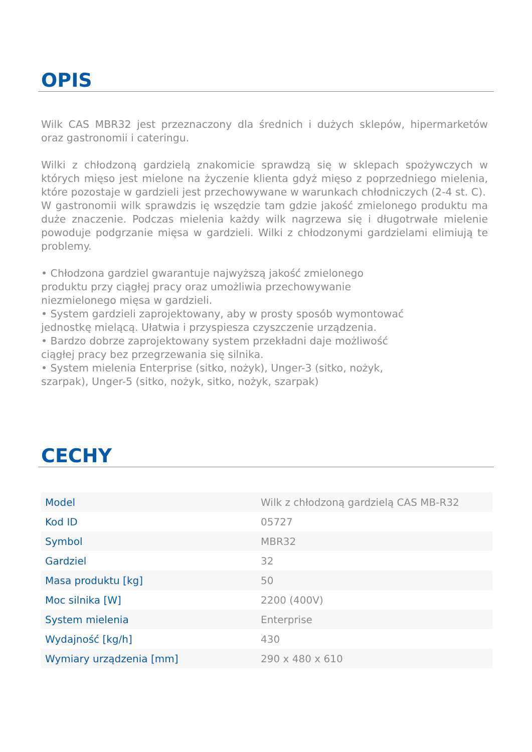OPIS
Wilk CAS MBR32 jest przeznaczony dla średnich i dużych sklepów, hipermarketów oraz gastronomii i cateringu.
Wilki z chłodzoną gardzielą znakomicie sprawdzą się w sklepach spożywczych w których mięso jest mielone na życzenie klienta gdyż mięso z poprzedniego mielenia, które pozostaje w gardzieli jest przechowywane w warunkach chłodniczych (2-4 st. C).
W gastronomii wilk sprawdzis ię wszędzie tam gdzie jakość zmielonego produktu ma duże znaczenie. Podczas mielenia każdy wilk nagrzewa się i długotrwałe mielenie powoduje podgrzanie mięsa w gardzieli. Wilki z chłodzonymi gardzielami elimiują te problemy.
• Chłodzona gardziel gwarantuje najwyższą jakość zmielonego
produktu przy ciągłej pracy oraz umożliwia przechowywanie
niezmielonego mięsa w gardzieli.
• System gardzieli zaprojektowany, aby w prosty sposób wymontować
jednostkę mielącą. Ułatwia i przyspiesza czyszczenie urządzenia.
• Bardzo dobrze zaprojektowany system przekładni daje możliwość
ciągłej pracy bez przegrzewania się silnika.
• System mielenia Enterprise (sitko, nożyk), Unger-3 (sitko, nożyk,
szarpak), Unger-5 (sitko, nożyk, sitko, nożyk, szarpak)
CECHY
| Model | Wilk z chłodzoną gardzielą CAS MB-R32 |
| Kod ID | 05727 |
| Symbol | MBR32 |
| Gardziel | 32 |
| Masa produktu [kg] | 50 |
| Moc silnika [W] | 2200 (400V) |
| System mielenia | Enterprise |
| Wydajność [kg/h] | 430 |
| Wymiary urządzenia [mm] | 290 x 480 x 610 |